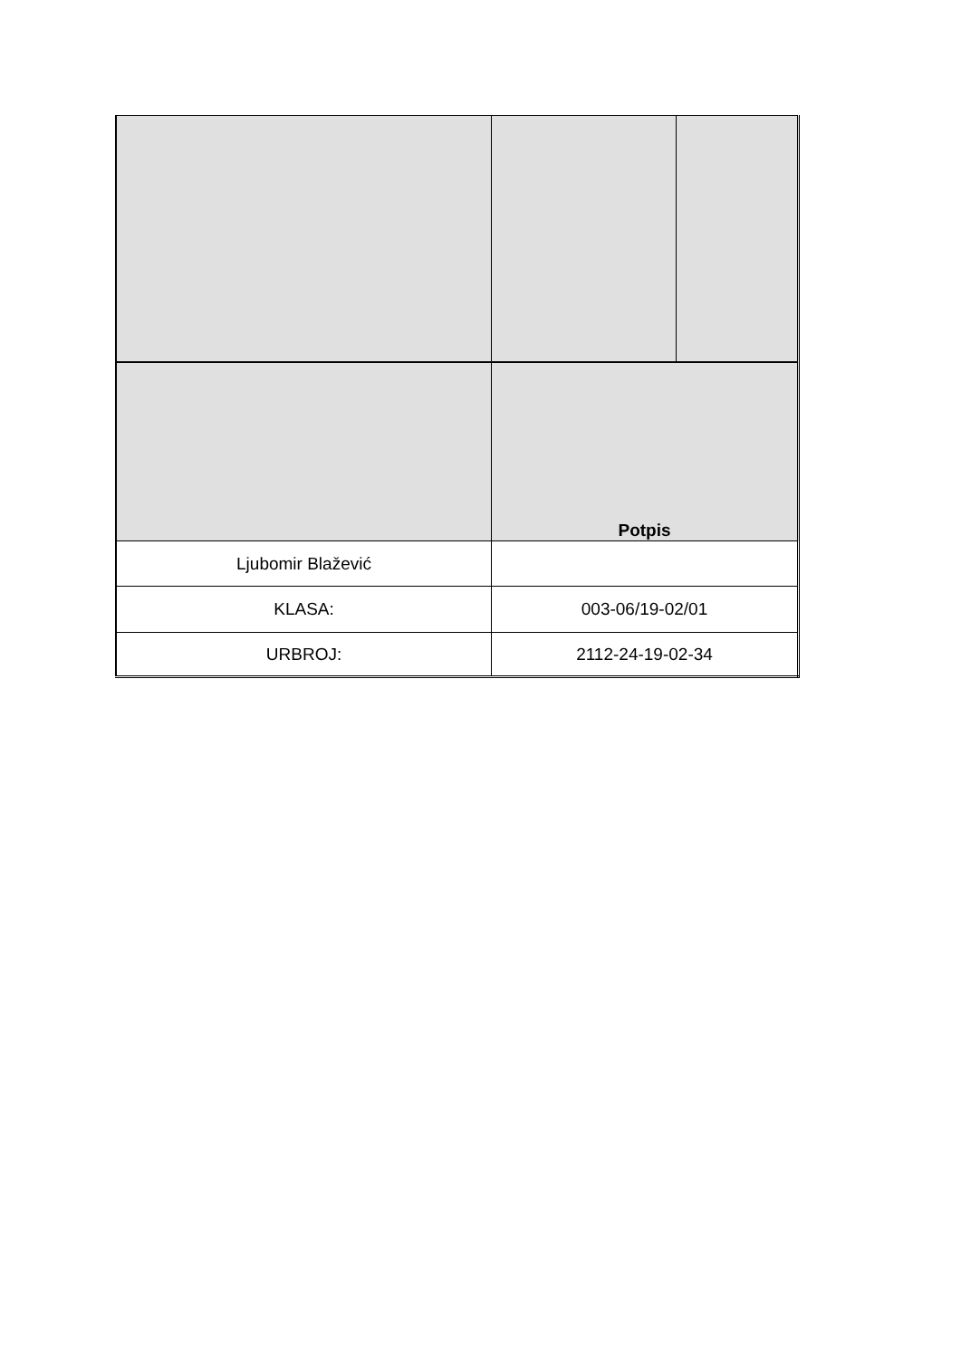| | Potpis | |
| Ljubomir Blažević | | |
| KLASA: | 003-06/19-02/01 | |
| URBROJ: | 2112-24-19-02-34 | |